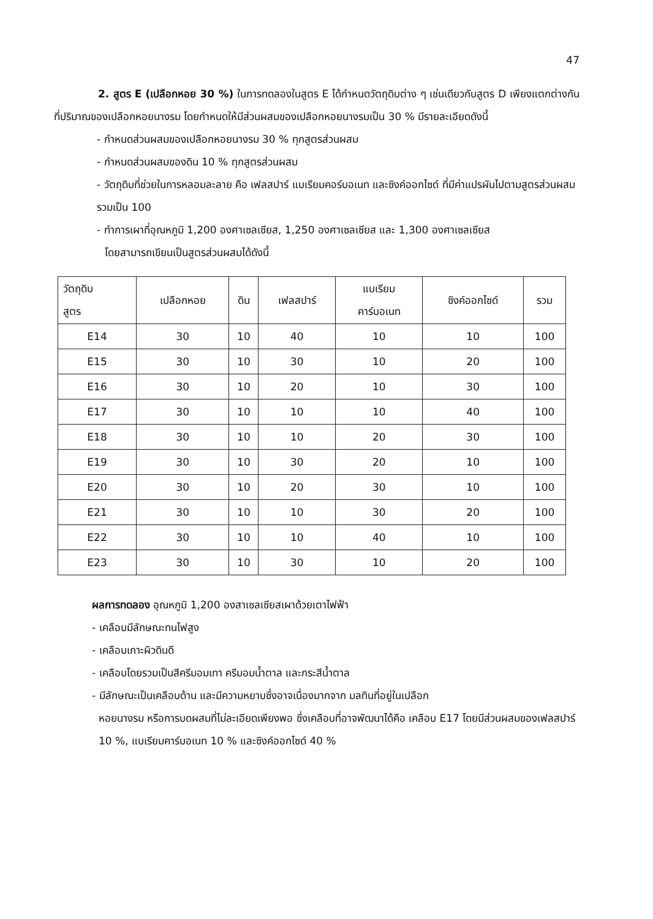47
2. สูตร E (เปลือกหอย 30 %) ในการทดลองในสูตร E ได้กำหนดวัตถุดิบต่าง ๆ เช่นเดียวกับสูตร D เพียงแตกต่างกันที่ปริมาณของเปลือกหอยนางรม โดยกำหนดให้มีส่วนผสมของเปลือกหอยนางรมเป็น 30 % มีรายละเอียดดังนี้
- กำหนดส่วนผสมของเปลือกหอยนางรม 30 % ทุกสูตรส่วนผสม
- กำหนดส่วนผสมของดิน 10 % ทุกสูตรส่วนผสม
- วัตถุดิบที่ช่วยในการหลอมละลาย คือ เฟลสปาร์ แบเรียมคอร์บอเนท และซิงค์ออกไซด์ ที่มีค่าแปรผันไปตามสูตรส่วนผสม รวมเป็น 100
- ทำการเผาที่อุณหภูมิ 1,200 องศาเซลเซียส, 1,250 องศาเซลเซียส และ 1,300 องศาเซลเซียส
โดยสามารถเขียนเป็นสูตรส่วนผสมได้ดังนี้
| วัตถุดิบ สูตร | เปลือกหอย | ดิน | เฟลสปาร์ | แบเรียม คาร์บอเนท | ซิงค์ออกไซด์ | รวม |
| --- | --- | --- | --- | --- | --- | --- |
| E14 | 30 | 10 | 40 | 10 | 10 | 100 |
| E15 | 30 | 10 | 30 | 10 | 20 | 100 |
| E16 | 30 | 10 | 20 | 10 | 30 | 100 |
| E17 | 30 | 10 | 10 | 10 | 40 | 100 |
| E18 | 30 | 10 | 10 | 20 | 30 | 100 |
| E19 | 30 | 10 | 30 | 20 | 10 | 100 |
| E20 | 30 | 10 | 20 | 30 | 10 | 100 |
| E21 | 30 | 10 | 10 | 30 | 20 | 100 |
| E22 | 30 | 10 | 10 | 40 | 10 | 100 |
| E23 | 30 | 10 | 30 | 10 | 20 | 100 |
ผลการทดลอง อุณหภูมิ 1,200 องสาเซลเซียสเผาด้วยเตาไฟฟ้า
- เคลือบมีลักษณะทนไฟสูง
- เคลือบเกาะผิวดินดี
- เคลือบโดยรวมเป็นสีครีมอมเทา ครีมอมน้ำตาล และกระสีน้ำตาล
- มีลักษณะเป็นเคลือบด้าน และมีความหยาบซึ่งอาจเนื่องมากจาก มลทินที่อยู่ในเปลือก
หอยนางรม หรือการบดผสมที่ไม่ละเอียดเพียงพอ ซึ่งเคลือบที่อาจพัฒนาได้คือ เคลือบ E17 โดยมีส่วนผสมของเฟลสปาร์ 10 %, แบเรียมคาร์บอเนท 10 % และซิงค์ออกไซด์ 40 %